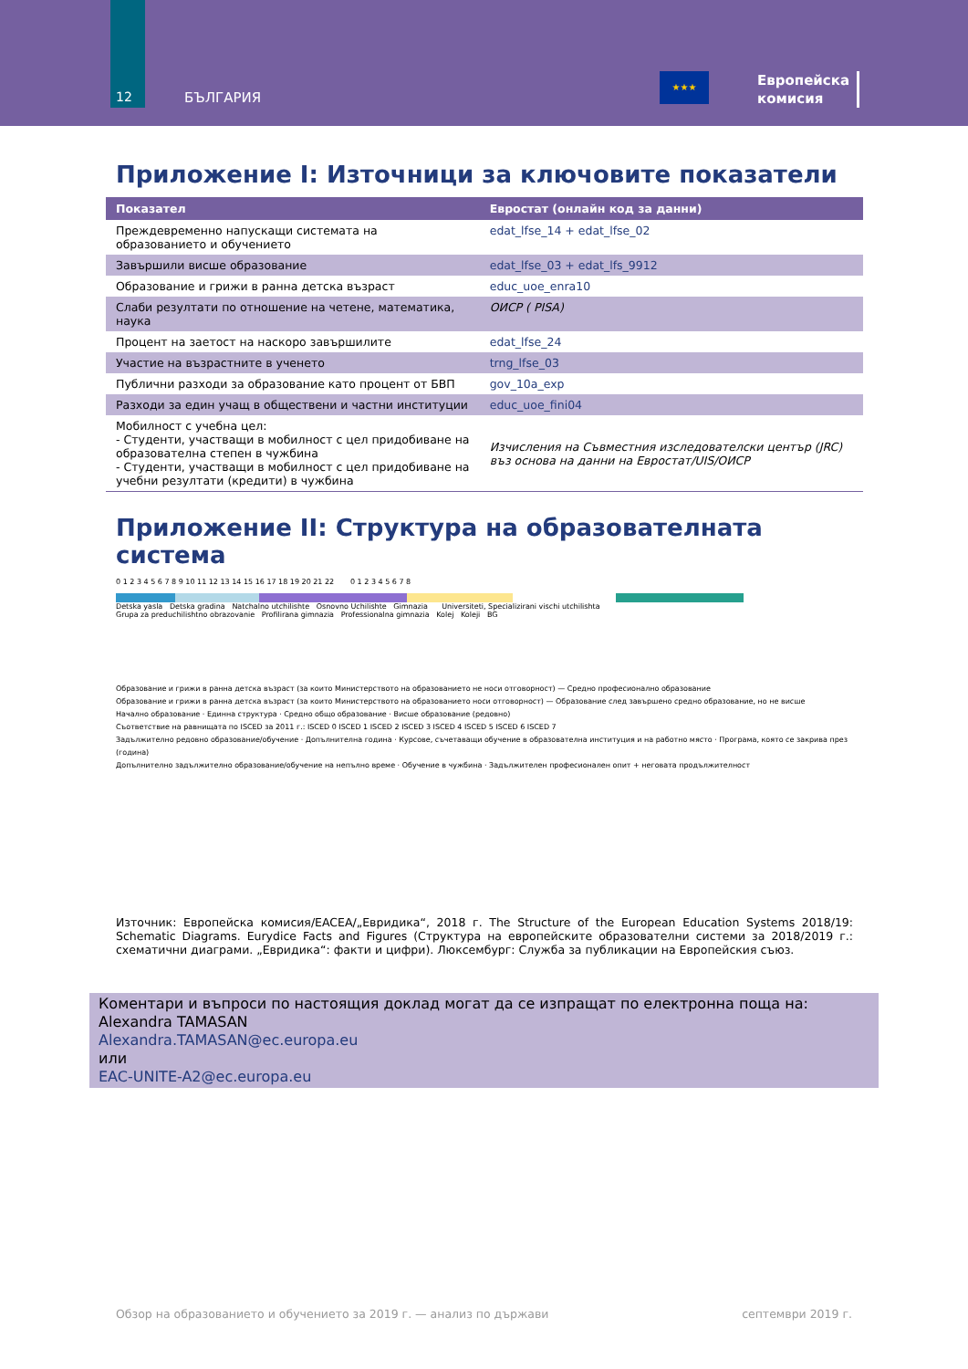12
БЪЛГАРИЯ
★★★
Европейска
комисия
Приложение I: Източници за ключовите показатели
| Показател | Евростат (онлайн код за данни) |
| --- | --- |
| Преждевременно напускащи системата на образованието и обучението | edat_lfse_14 + edat_lfse_02 |
| Завършили висше образование | edat_lfse_03 + edat_lfs_9912 |
| Образование и грижи в ранна детска възраст | educ_uoe_enra10 |
| Слаби резултати по отношение на четене, математика, наука | ОИСР ( PISA) |
| Процент на заетост на наскоро завършилите | edat_lfse_24 |
| Участие на възрастните в ученето | trng_lfse_03 |
| Публични разходи за образование като процент от БВП | gov_10a_exp |
| Разходи за един учащ в обществени и частни институции | educ_uoe_fini04 |
| Мобилност с учебна цел: - Студенти, участващи в мобилност с цел придобиване на образователна степен в чужбина - Студенти, участващи в мобилност с цел придобиване на учебни резултати (кредити) в чужбина | Изчисления на Съвместния изследователски център (JRC) въз основа на данни на Евростат/UIS/ОИСР |
Приложение II: Структура на образователната система
0 1 2 3 4 5 6 7 8 9 10 11 12 13 14 15 16 17 18 19 20 21 22 0 1 2 3 4 5 6 7 8
Detska yasla Detska gradina Natchalno utchilishte Osnovno Uchilishte Gimnazia Universiteti, Specializirani vischi utchilishta
Grupa za preduchilishtno obrazovanie Profilirana gimnazia Professionalna gimnazia Kolej Koleji BG
Образование и грижи в ранна детска възраст (за които Министерството на образованието не носи отговорност) — Средно професионално образование
Образование и грижи в ранна детска възраст (за които Министерството на образованието носи отговорност) — Образование след завършено средно образование, но не висше
Начално образование · Единна структура · Средно общо образование · Висше образование (редовно)
Съответствие на равнищата по ISCED за 2011 г.: ISCED 0 ISCED 1 ISCED 2 ISCED 3 ISCED 4 ISCED 5 ISCED 6 ISCED 7
Задължително редовно образование/обучение · Допълнителна година · Курсове, съчетаващи обучение в образователна институция и на работно място · Програма, която се закрива през (година)
Допълнително задължително образование/обучение на непълно време · Обучение в чужбина · Задължителен професионален опит + неговата продължителност
Източник: Европейска комисия/EACEA/„Евридика“, 2018 г. The Structure of the European Education Systems 2018/19: Schematic Diagrams. Eurydice Facts and Figures (Структура на европейските образователни системи за 2018/2019 г.: схематични диаграми. „Евридика“: факти и цифри). Люксембург: Служба за публикации на Европейския съюз.
Коментари и въпроси по настоящия доклад могат да се изпращат по електронна поща на:
Alexandra TAMASAN
Alexandra.TAMASAN@ec.europa.eu
или
EAC-UNITE-A2@ec.europa.eu
Обзор на образованието и обучението за 2019 г. — анализ по държави септември 2019 г.